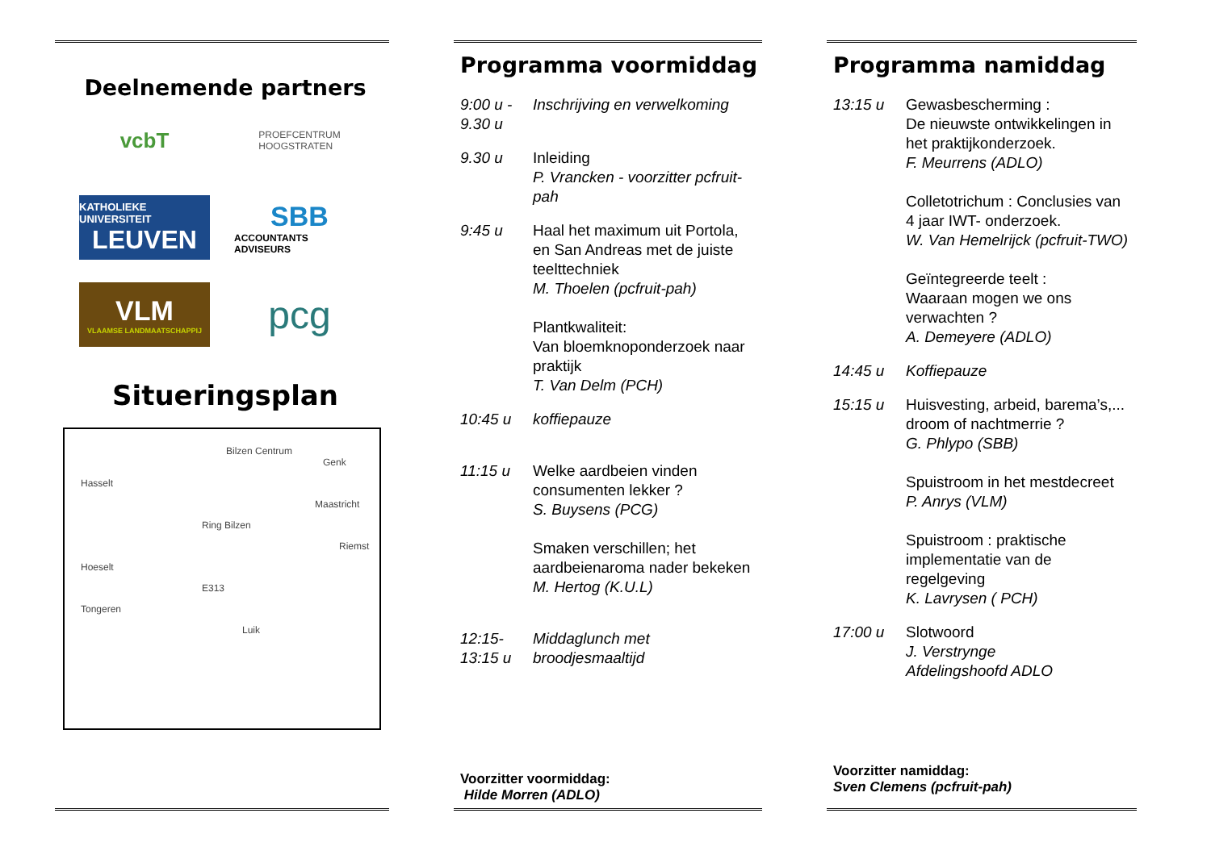Deelnemende partners
vcbT
PROEFCENTRUM
HOOGSTRATEN
KATHOLIEKE UNIVERSITEIT
LEUVEN
SBB
ACCOUNTANTS ADVISEURS
VLM
VLAAMSE LANDMAATSCHAPPIJ
pcg
Situeringsplan
Bilzen Centrum
Genk
Hasselt
Maastricht
Ring Bilzen
Riemst
Hoeselt
E313
Tongeren
Luik
Programma voormiddag
9:00 u - 9.30 u
Inschrijving en verwelkoming
9.30 u Inleiding
P. Vrancken - voorzitter pcfruit-pah
9:45 u Haal het maximum uit Portola, en San Andreas met de juiste teelttechniek
M. Thoelen (pcfruit-pah)
Plantkwaliteit:
Van bloemknoponderzoek naar praktijk
T. Van Delm (PCH)
10:45 u koffiepauze
11:15 u Welke aardbeien vinden consumenten lekker ?
S. Buysens (PCG)
Smaken verschillen; het aardbeienaroma nader bekeken
M. Hertog (K.U.L)
12:15- 13:15 u
Middaglunch met broodjesmaaltijd
Voorzitter voormiddag:
Hilde Morren (ADLO)
Programma namiddag
13:15 u Gewasbescherming :
De nieuwste ontwikkelingen in het praktijkonderzoek.
F. Meurrens (ADLO)
Colletotrichum : Conclusies van 4 jaar IWT- onderzoek.
W. Van Hemelrijck (pcfruit-TWO)
Geïntegreerde teelt :
Waaraan mogen we ons verwachten ?
A. Demeyere (ADLO)
14:45 u Koffiepauze
15:15 u Huisvesting, arbeid, barema’s,...
droom of nachtmerrie ?
G. Phlypo (SBB)
Spuistroom in het mestdecreet
P. Anrys (VLM)
Spuistroom : praktische implementatie van de regelgeving
K. Lavrysen ( PCH)
17:00 u Slotwoord
J. Verstrynge
Afdelingshoofd ADLO
Voorzitter namiddag:
Sven Clemens (pcfruit-pah)